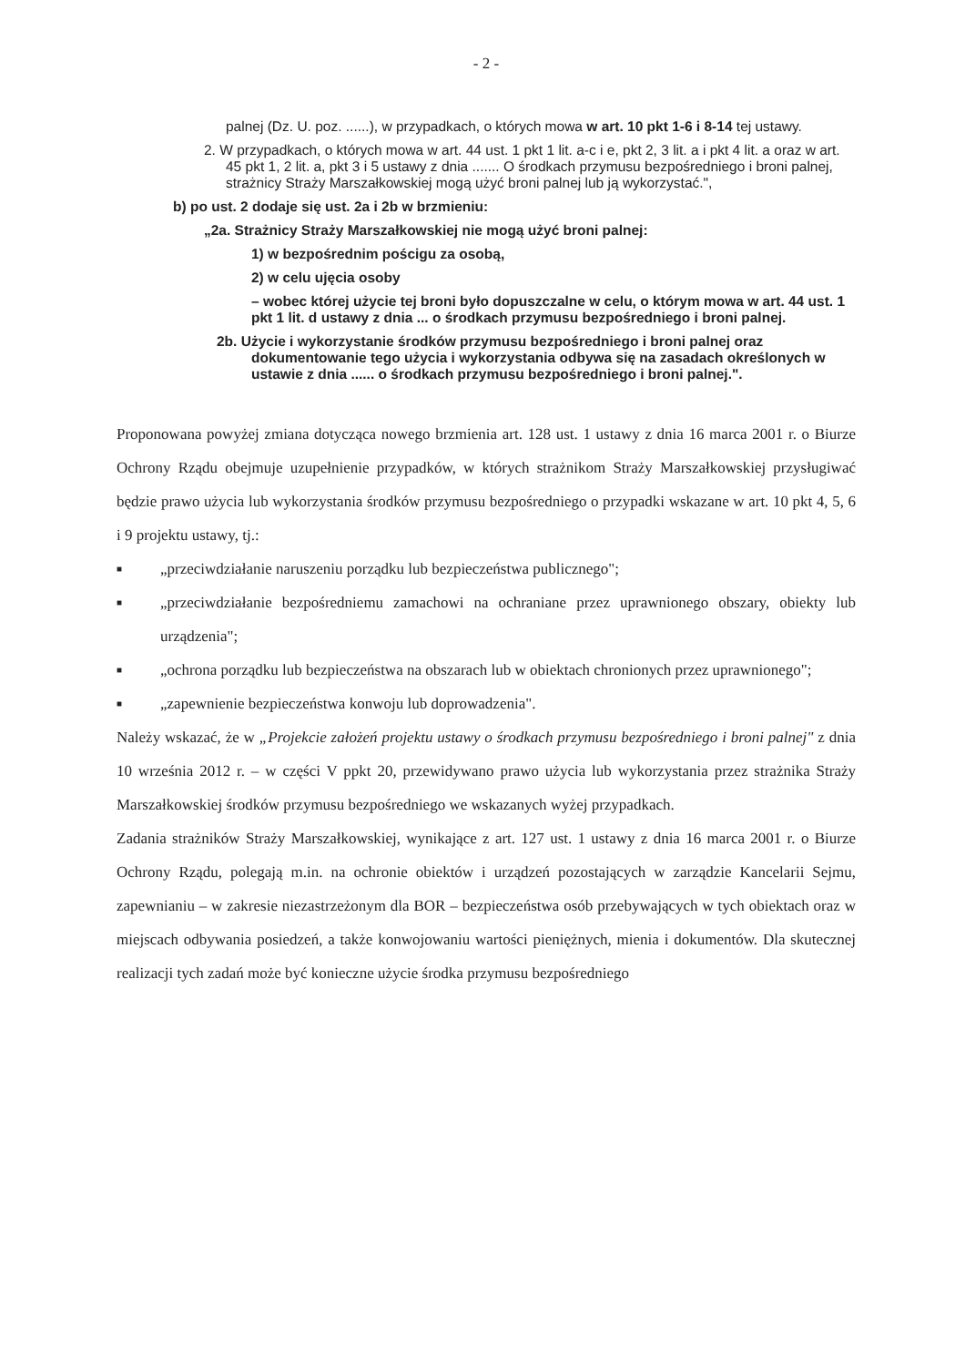- 2 -
palnej (Dz. U. poz. ......), w przypadkach, o których mowa w art. 10 pkt 1-6 i 8-14 tej ustawy.
2. W przypadkach, o których mowa w art. 44 ust. 1 pkt 1 lit. a-c i e, pkt 2, 3 lit. a i pkt 4 lit. a oraz w art. 45 pkt 1, 2 lit. a, pkt 3 i 5 ustawy z dnia ....... O środkach przymusu bezpośredniego i broni palnej, strażnicy Straży Marszałkowskiej mogą użyć broni palnej lub ją wykorzystać.",
b) po ust. 2 dodaje się ust. 2a i 2b w brzmieniu:
„2a. Strażnicy Straży Marszałkowskiej nie mogą użyć broni palnej:
1) w bezpośrednim pościgu za osobą,
2) w celu ujęcia osoby
– wobec której użycie tej broni było dopuszczalne w celu, o którym mowa w art. 44 ust. 1 pkt 1 lit. d ustawy z dnia ... o środkach przymusu bezpośredniego i broni palnej.
2b. Użycie i wykorzystanie środków przymusu bezpośredniego i broni palnej oraz dokumentowanie tego użycia i wykorzystania odbywa się na zasadach określonych w ustawie z dnia ...... o środkach przymusu bezpośredniego i broni palnej.".
Proponowana powyżej zmiana dotycząca nowego brzmienia art. 128 ust. 1 ustawy z dnia 16 marca 2001 r. o Biurze Ochrony Rządu obejmuje uzupełnienie przypadków, w których strażnikom Straży Marszałkowskiej przysługiwać będzie prawo użycia lub wykorzystania środków przymusu bezpośredniego o przypadki wskazane w art. 10 pkt 4, 5, 6 i 9 projektu ustawy, tj.:
■ „przeciwdziałanie naruszeniu porządku lub bezpieczeństwa publicznego";
■ „przeciwdziałanie bezpośredniemu zamachowi na ochraniane przez uprawnionego obszary, obiekty lub urządzenia";
■ „ochrona porządku lub bezpieczeństwa na obszarach lub w obiektach chronionych przez uprawnionego";
■ „zapewnienie bezpieczeństwa konwoju lub doprowadzenia".
Należy wskazać, że w „Projekcie założeń projektu ustawy o środkach przymusu bezpośredniego i broni palnej" z dnia 10 września 2012 r. – w części V ppkt 20, przewidywano prawo użycia lub wykorzystania przez strażnika Straży Marszałkowskiej środków przymusu bezpośredniego we wskazanych wyżej przypadkach.
Zadania strażników Straży Marszałkowskiej, wynikające z art. 127 ust. 1 ustawy z dnia 16 marca 2001 r. o Biurze Ochrony Rządu, polegają m.in. na ochronie obiektów i urządzeń pozostających w zarządzie Kancelarii Sejmu, zapewnianiu – w zakresie niezastrzeżonym dla BOR – bezpieczeństwa osób przebywających w tych obiektach oraz w miejscach odbywania posiedzeń, a także konwojowaniu wartości pieniężnych, mienia i dokumentów. Dla skutecznej realizacji tych zadań może być konieczne użycie środka przymusu bezpośredniego